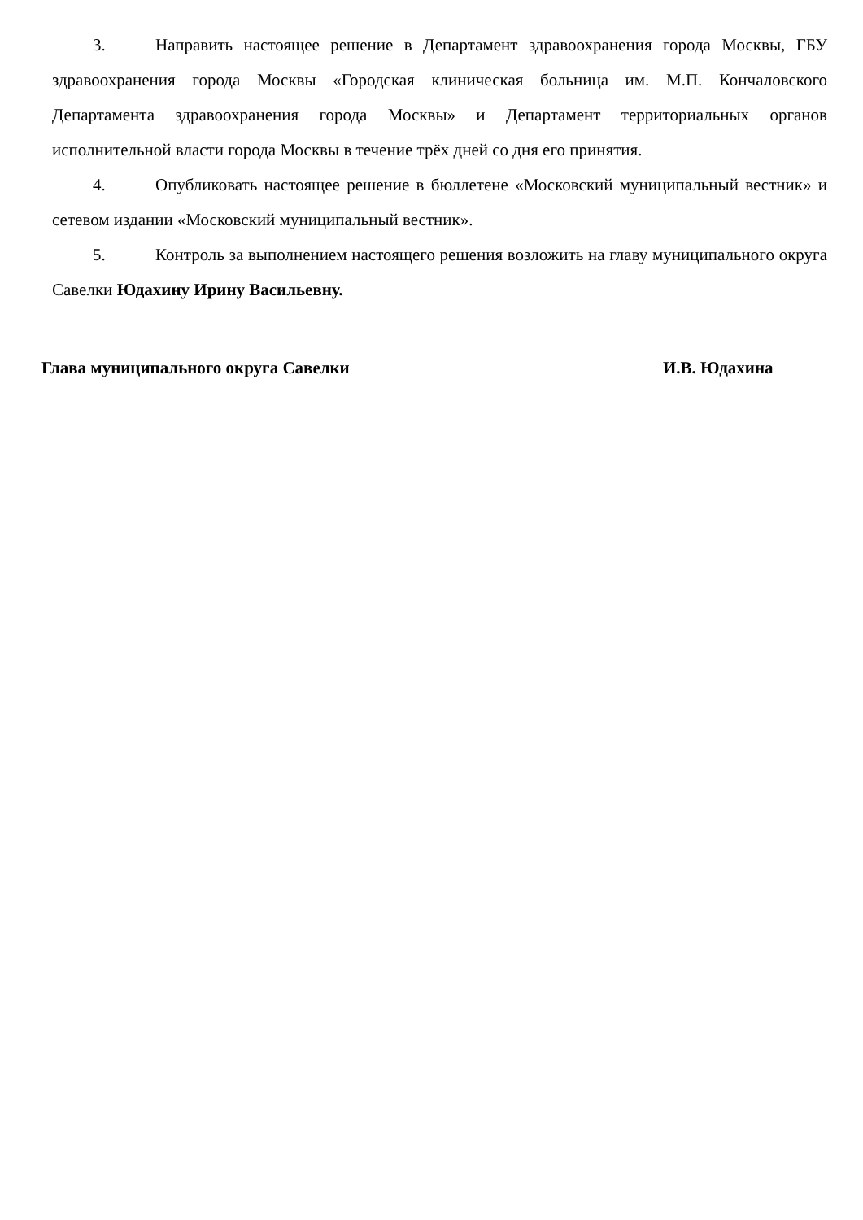3. Направить настоящее решение в Департамент здравоохранения города Москвы, ГБУ здравоохранения города Москвы «Городская клиническая больница им. М.П. Кончаловского Департамента здравоохранения города Москвы» и Департамент территориальных органов исполнительной власти города Москвы в течение трёх дней со дня его принятия.
4. Опубликовать настоящее решение в бюллетене «Московский муниципальный вестник» и сетевом издании «Московский муниципальный вестник».
5. Контроль за выполнением настоящего решения возложить на главу муниципального округа Савелки Юдахину Ирину Васильевну.
Глава муниципального округа Савелки И.В. Юдахина